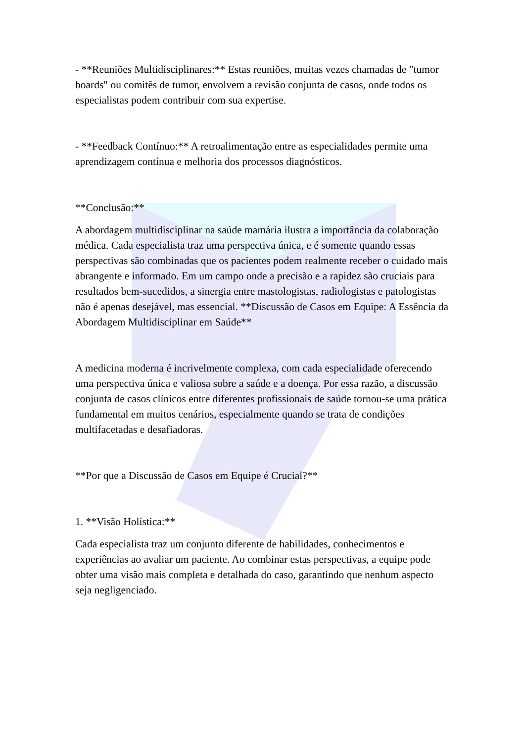- **Reuniões Multidisciplinares:** Estas reuniões, muitas vezes chamadas de "tumor boards" ou comitês de tumor, envolvem a revisão conjunta de casos, onde todos os especialistas podem contribuir com sua expertise.
- **Feedback Contínuo:** A retroalimentação entre as especialidades permite uma aprendizagem contínua e melhoria dos processos diagnósticos.
**Conclusão:**
A abordagem multidisciplinar na saúde mamária ilustra a importância da colaboração médica. Cada especialista traz uma perspectiva única, e é somente quando essas perspectivas são combinadas que os pacientes podem realmente receber o cuidado mais abrangente e informado. Em um campo onde a precisão e a rapidez são cruciais para resultados bem-sucedidos, a sinergia entre mastologistas, radiologistas e patologistas não é apenas desejável, mas essencial. **Discussão de Casos em Equipe: A Essência da Abordagem Multidisciplinar em Saúde**
A medicina moderna é incrivelmente complexa, com cada especialidade oferecendo uma perspectiva única e valiosa sobre a saúde e a doença. Por essa razão, a discussão conjunta de casos clínicos entre diferentes profissionais de saúde tornou-se uma prática fundamental em muitos cenários, especialmente quando se trata de condições multifacetadas e desafiadoras.
**Por que a Discussão de Casos em Equipe é Crucial?**
1. **Visão Holística:**
Cada especialista traz um conjunto diferente de habilidades, conhecimentos e experiências ao avaliar um paciente. Ao combinar estas perspectivas, a equipe pode obter uma visão mais completa e detalhada do caso, garantindo que nenhum aspecto seja negligenciado.